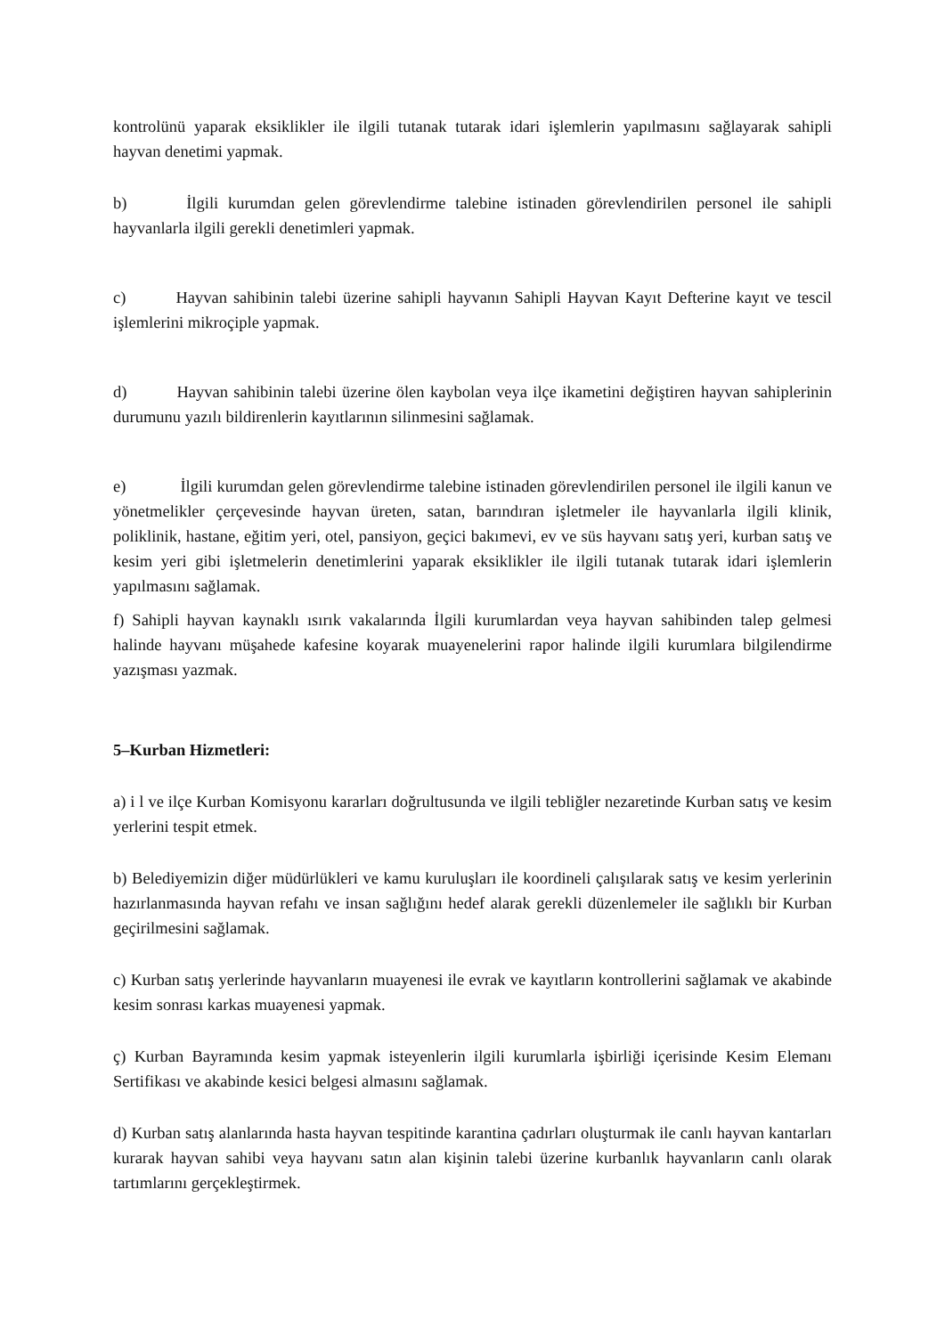kontrolünü yaparak eksiklikler ile ilgili tutanak tutarak idari işlemlerin yapılmasını sağlayarak sahipli hayvan denetimi yapmak.
b) İlgili kurumdan gelen görevlendirme talebine istinaden görevlendirilen personel ile sahipli hayvanlarla ilgili gerekli denetimleri yapmak.
c) Hayvan sahibinin talebi üzerine sahipli hayvanın Sahipli Hayvan Kayıt Defterine kayıt ve tescil işlemlerini mikroçiple yapmak.
d) Hayvan sahibinin talebi üzerine ölen kaybolan veya ilçe ikametini değiştiren hayvan sahiplerinin durumunu yazılı bildirenlerin kayıtlarının silinmesini sağlamak.
e) İlgili kurumdan gelen görevlendirme talebine istinaden görevlendirilen personel ile ilgili kanun ve yönetmelikler çerçevesinde hayvan üreten, satan, barındıran işletmeler ile hayvanlarla ilgili klinik, poliklinik, hastane, eğitim yeri, otel, pansiyon, geçici bakımevi, ev ve süs hayvanı satış yeri, kurban satış ve kesim yeri gibi işletmelerin denetimlerini yaparak eksiklikler ile ilgili tutanak tutarak idari işlemlerin yapılmasını sağlamak.
f) Sahipli hayvan kaynaklı ısırık vakalarında İlgili kurumlardan veya hayvan sahibinden talep gelmesi halinde hayvanı müşahede kafesine koyarak muayenelerini rapor halinde ilgili kurumlara bilgilendirme yazışması yazmak.
5–Kurban Hizmetleri:
a) i l ve ilçe Kurban Komisyonu kararları doğrultusunda ve ilgili tebliğler nezaretinde Kurban satış ve kesim yerlerini tespit etmek.
b) Belediyemizin diğer müdürlükleri ve kamu kuruluşları ile koordineli çalışılarak satış ve kesim yerlerinin hazırlanmasında hayvan refahı ve insan sağlığını hedef alarak gerekli düzenlemeler ile sağlıklı bir Kurban geçirilmesini sağlamak.
c) Kurban satış yerlerinde hayvanların muayenesi ile evrak ve kayıtların kontrollerini sağlamak ve akabinde kesim sonrası karkas muayenesi yapmak.
ç) Kurban Bayramında kesim yapmak isteyenlerin ilgili kurumlarla işbirliği içerisinde Kesim Elemanı Sertifikası ve akabinde kesici belgesi almasını sağlamak.
d) Kurban satış alanlarında hasta hayvan tespitinde karantina çadırları oluşturmak ile canlı hayvan kantarları kurarak hayvan sahibi veya hayvanı satın alan kişinin talebi üzerine kurbanlık hayvanların canlı olarak tartımlarını gerçekleştirmek.